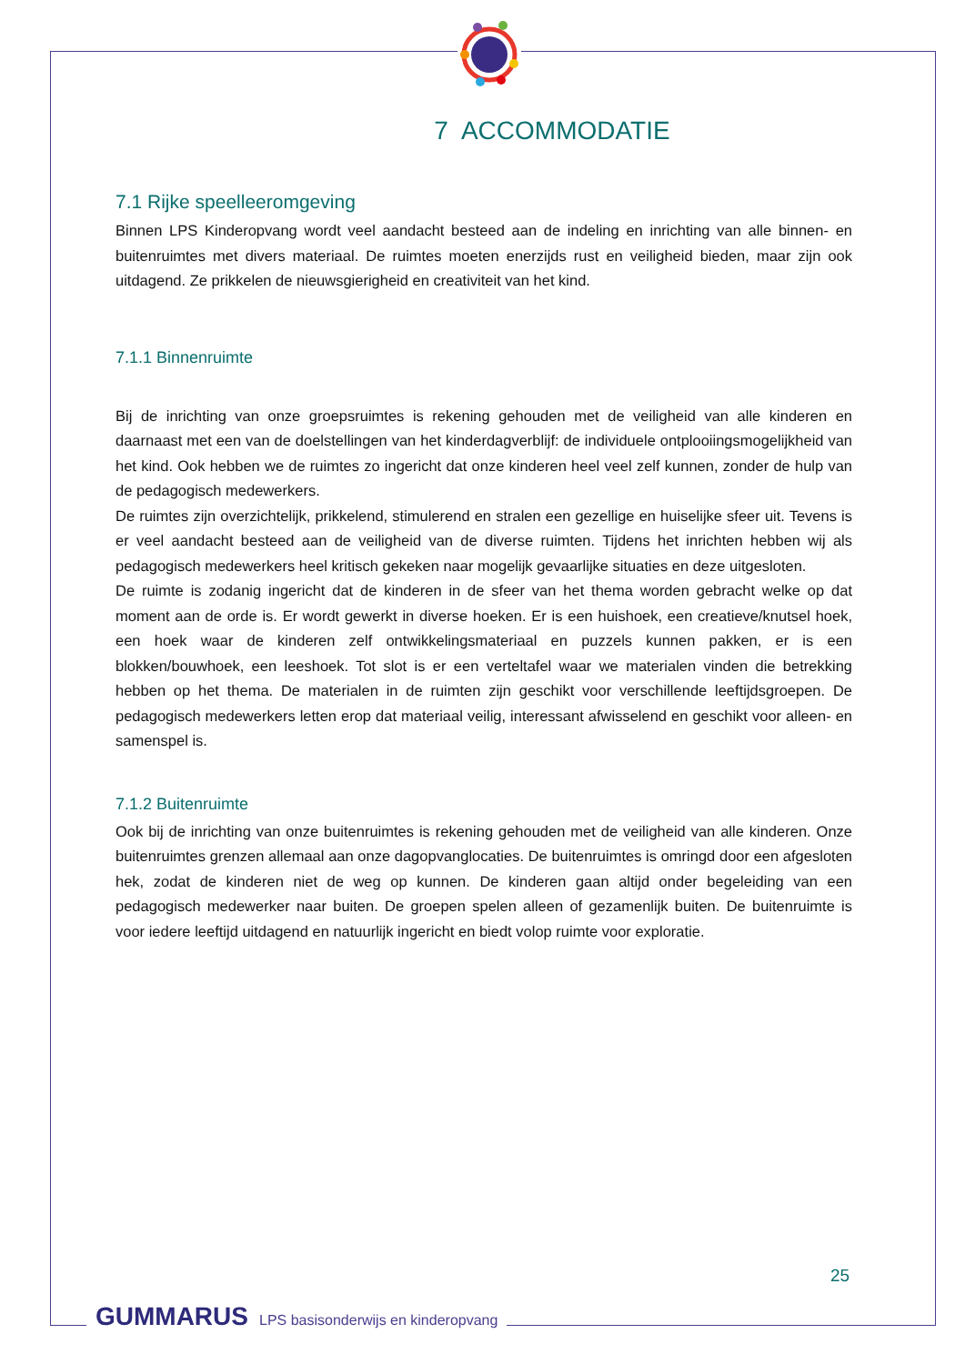7 ACCOMMODATIE
7.1 Rijke speelleeromgeving
Binnen LPS Kinderopvang wordt veel aandacht besteed aan de indeling en inrichting van alle binnen- en buitenruimtes met divers materiaal. De ruimtes moeten enerzijds rust en veiligheid bieden, maar zijn ook uitdagend. Ze prikkelen de nieuwsgierigheid en creativiteit van het kind.
7.1.1 Binnenruimte
Bij de inrichting van onze groepsruimtes is rekening gehouden met de veiligheid van alle kinderen en daarnaast met een van de doelstellingen van het kinderdagverblijf: de individuele ontplooiingsmogelijkheid van het kind. Ook hebben we de ruimtes zo ingericht dat onze kinderen heel veel zelf kunnen, zonder de hulp van de pedagogisch medewerkers.
De ruimtes zijn overzichtelijk, prikkelend, stimulerend en stralen een gezellige en huiselijke sfeer uit. Tevens is er veel aandacht besteed aan de veiligheid van de diverse ruimten. Tijdens het inrichten hebben wij als pedagogisch medewerkers heel kritisch gekeken naar mogelijk gevaarlijke situaties en deze uitgesloten.
De ruimte is zodanig ingericht dat de kinderen in de sfeer van het thema worden gebracht welke op dat moment aan de orde is. Er wordt gewerkt in diverse hoeken. Er is een huishoek, een creatieve/knutsel hoek, een hoek waar de kinderen zelf ontwikkelingsmateriaal en puzzels kunnen pakken, er is een blokken/bouwhoek, een leeshoek. Tot slot is er een verteltafel waar we materialen vinden die betrekking hebben op het thema. De materialen in de ruimten zijn geschikt voor verschillende leeftijdsgroepen. De pedagogisch medewerkers letten erop dat materiaal veilig, interessant afwisselend en geschikt voor alleen- en samenspel is.
7.1.2 Buitenruimte
Ook bij de inrichting van onze buitenruimtes is rekening gehouden met de veiligheid van alle kinderen. Onze buitenruimtes grenzen allemaal aan onze dagopvanglocaties. De buitenruimtes is omringd door een afgesloten hek, zodat de kinderen niet de weg op kunnen. De kinderen gaan altijd onder begeleiding van een pedagogisch medewerker naar buiten. De groepen spelen alleen of gezamenlijk buiten. De buitenruimte is voor iedere leeftijd uitdagend en natuurlijk ingericht en biedt volop ruimte voor exploratie.
25
GUMMARUS LPS basisonderwijs en kinderopvang